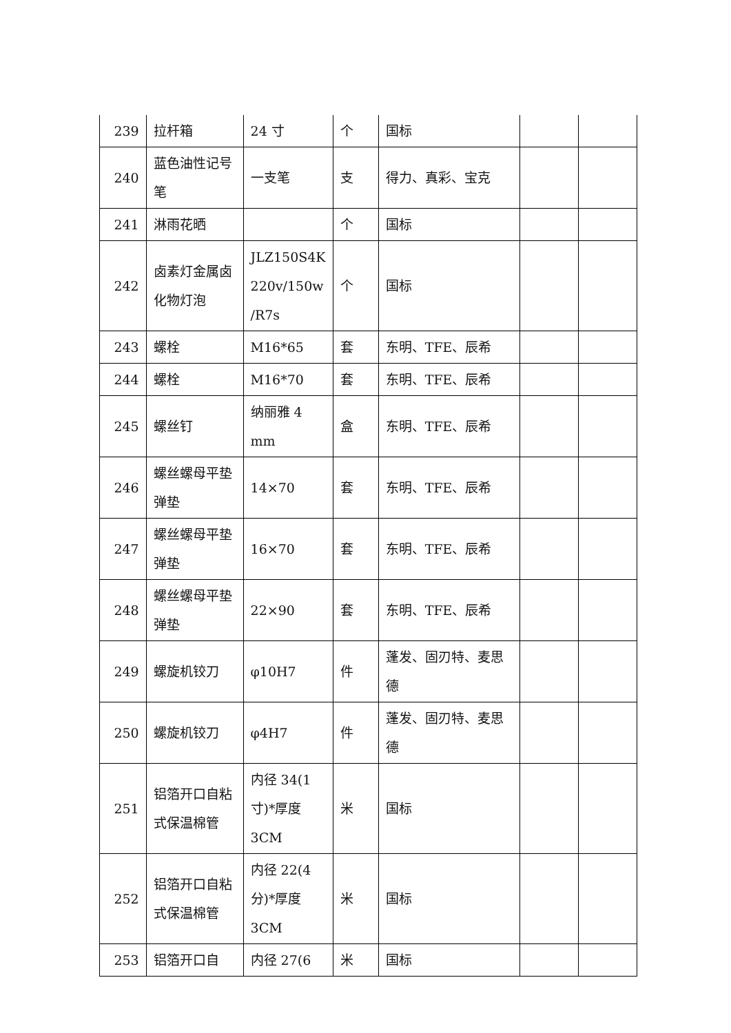| 239 | 拉杆箱 | 24 寸 | 个 | 国标 | | |
| 240 | 蓝色油性记号笔 | 一支笔 | 支 | 得力、真彩、宝克 | | |
| 241 | 淋雨花晒 | | 个 | 国标 | | |
| 242 | 卤素灯金属卤化物灯泡 | JLZ150S4K 220v/150w /R7s | 个 | 国标 | | |
| 243 | 螺栓 | M16*65 | 套 | 东明、TFE、辰希 | | |
| 244 | 螺栓 | M16*70 | 套 | 东明、TFE、辰希 | | |
| 245 | 螺丝钉 | 纳丽雅 4 mm | 盒 | 东明、TFE、辰希 | | |
| 246 | 螺丝螺母平垫弹垫 | 14×70 | 套 | 东明、TFE、辰希 | | |
| 247 | 螺丝螺母平垫弹垫 | 16×70 | 套 | 东明、TFE、辰希 | | |
| 248 | 螺丝螺母平垫弹垫 | 22×90 | 套 | 东明、TFE、辰希 | | |
| 249 | 螺旋机铰刀 | φ10H7 | 件 | 蓬发、固刃特、麦思德 | | |
| 250 | 螺旋机铰刀 | φ4H7 | 件 | 蓬发、固刃特、麦思德 | | |
| 251 | 铝箔开口自粘式保温棉管 | 内径 34(1 寸)*厚度 3CM | 米 | 国标 | | |
| 252 | 铝箔开口自粘式保温棉管 | 内径 22(4 分)*厚度 3CM | 米 | 国标 | | |
| 253 | 铝箔开口自 | 内径 27(6 | 米 | 国标 | | |